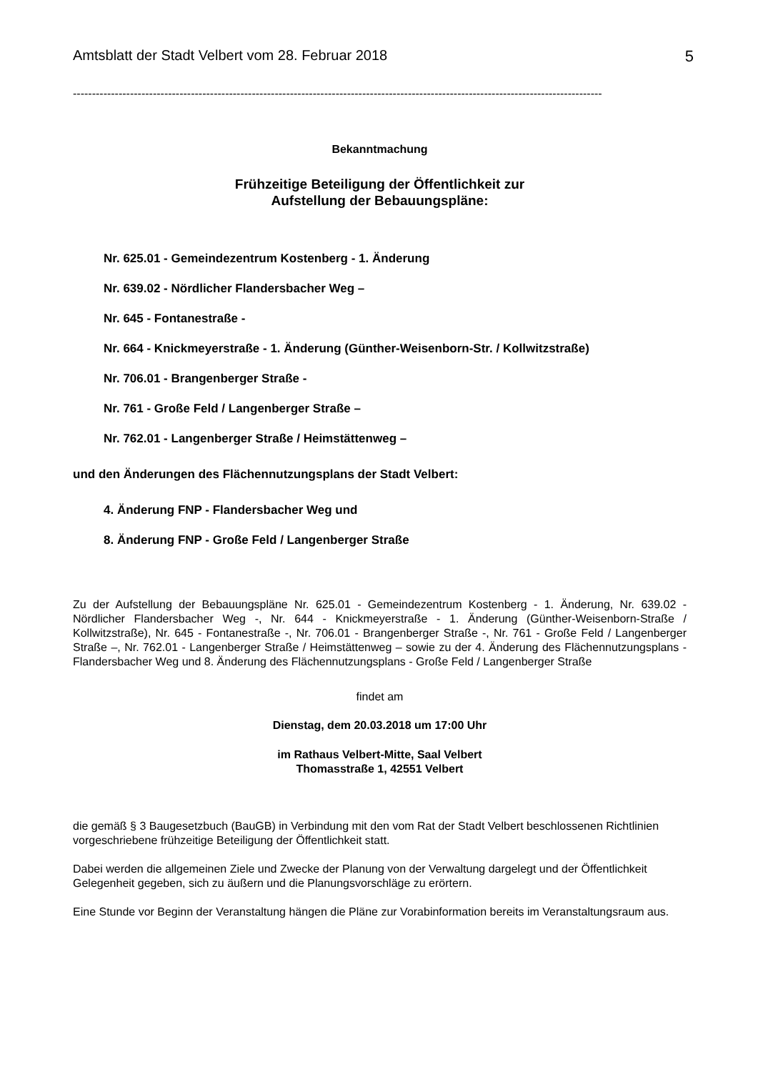Amtsblatt der Stadt Velbert vom 28. Februar 2018 5
-------------------------------------------------------------------------------------------------------------------------------------------
Bekanntmachung
Frühzeitige Beteiligung der Öffentlichkeit zur
Aufstellung der Bebauungspläne:
Nr. 625.01 - Gemeindezentrum Kostenberg - 1. Änderung
Nr. 639.02 - Nördlicher Flandersbacher Weg –
Nr. 645 - Fontanestraße -
Nr. 664 - Knickmeyerstraße - 1. Änderung (Günther-Weisenborn-Str. / Kollwitzstraße)
Nr. 706.01 - Brangenberger Straße -
Nr. 761 - Große Feld / Langenberger Straße –
Nr. 762.01 - Langenberger Straße / Heimstättenweg –
und den Änderungen des Flächennutzungsplans der Stadt Velbert:
4. Änderung FNP - Flandersbacher Weg und
8. Änderung FNP - Große Feld / Langenberger Straße
Zu der Aufstellung der Bebauungspläne Nr. 625.01 - Gemeindezentrum Kostenberg - 1. Änderung, Nr. 639.02 - Nördlicher Flandersbacher Weg -, Nr. 644 - Knickmeyerstraße - 1. Änderung (Günther-Weisenborn-Straße / Kollwitzstraße), Nr. 645 - Fontanestraße -, Nr. 706.01 - Brangenberger Straße -, Nr. 761 - Große Feld / Langenberger Straße –, Nr. 762.01 - Langenberger Straße / Heimstättenweg – sowie zu der 4. Änderung des Flächennutzungsplans - Flandersbacher Weg und 8. Änderung des Flächennutzungsplans - Große Feld / Langenberger Straße
findet am
Dienstag, dem 20.03.2018 um 17:00 Uhr
im Rathaus Velbert-Mitte, Saal Velbert
Thomasstraße 1, 42551 Velbert
die gemäß § 3 Baugesetzbuch (BauGB) in Verbindung mit den vom Rat der Stadt Velbert beschlossenen Richtlinien vorgeschriebene frühzeitige Beteiligung der Öffentlichkeit statt.
Dabei werden die allgemeinen Ziele und Zwecke der Planung von der Verwaltung dargelegt und der Öffentlichkeit Gelegenheit gegeben, sich zu äußern und die Planungsvorschläge zu erörtern.
Eine Stunde vor Beginn der Veranstaltung hängen die Pläne zur Vorabinformation bereits im Veranstaltungsraum aus.